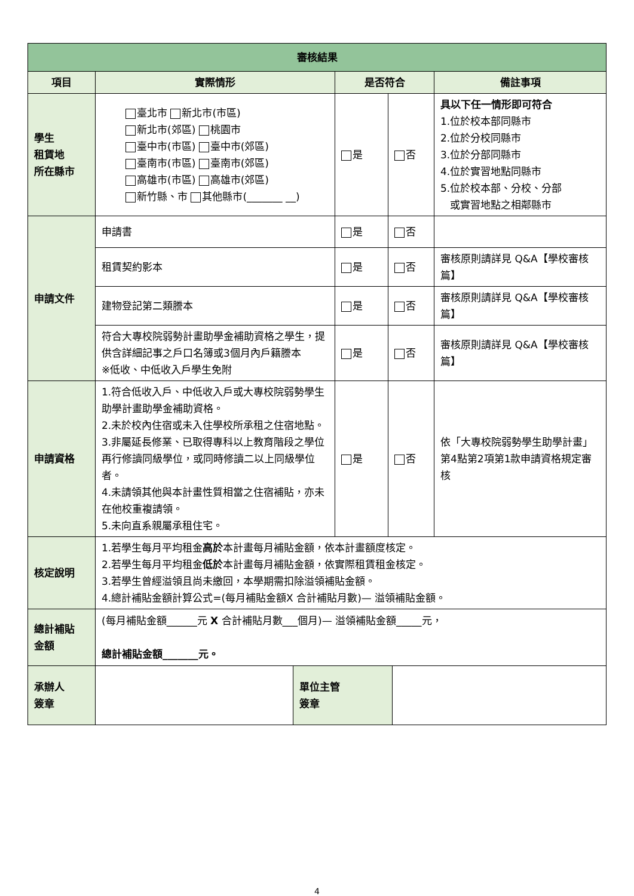| 審核結果 | | | | |
| --- | --- | --- | --- | --- |
| 項目 | 實際情形 | 是否符合 | | 備註事項 |
| 學生 租賃地 所在縣市 | 臺北市 新北市(市區) 新北市(郊區) 桃園市 臺中市(市區) 臺中市(郊區) 臺南市(市區) 臺南市(郊區) 高雄市(市區) 高雄市(郊區) 新竹縣、市 其他縣市(_______ __) | 是 | 否 | 具以下任一情形即可符合 1.位於校本部同縣市 2.位於分校同縣市 3.位於分部同縣市 4.位於實習地點同縣市 5.位於校本部、分校、分部 或實習地點之相鄰縣市 |
| 申請文件 | 申請書 | 是 | 否 | |
| | 租賃契約影本 | 是 | 否 | 審核原則請詳見 Q&A【學校審核篇】 |
| | 建物登記第二類謄本 | 是 | 否 | 審核原則請詳見 Q&A【學校審核篇】 |
| | 符合大專校院弱勢計畫助學金補助資格之學生，提供含詳細記事之戶口名簿或3個月內戶籍謄本 ※低收、中低收入戶學生免附 | 是 | 否 | 審核原則請詳見 Q&A【學校審核篇】 |
| 申請資格 | 1.符合低收入戶、中低收入戶或大專校院弱勢學生助學計畫助學金補助資格。 2.未於校內住宿或未入住學校所承租之住宿地點。 3.非屬延長修業、已取得專科以上教育階段之學位再行修讀同級學位，或同時修讀二以上同級學位者。 4.未請領其他與本計畫性質相當之住宿補貼，亦未在他校重複請領。 5.未向直系親屬承租住宅。 | 是 | 否 | 依「大專校院弱勢學生助學計畫」第4點第2項第1款申請資格規定審核 |
| 核定說明 | 1.若學生每月平均租金 高於 本計畫每月補貼金額，依本計畫額度核定。 2.若學生每月平均租金 低於 本計畫每月補貼金額，依實際租賃租金核定。 3.若學生曾經溢領且尚未繳回，本學期需扣除溢領補貼金額。 4.總計補貼金額計算公式=(每月補貼金額X 合計補貼月數)— 溢領補貼金額。 | | | |
| 總計補貼 金額 | (每月補貼金額______元 X 合計補貼月數___個月)— 溢領補貼金額_____元， 總計補貼金額_______元。 | | | |
| 承辦人 簽章 | | 單位主管 簽章 | |
4